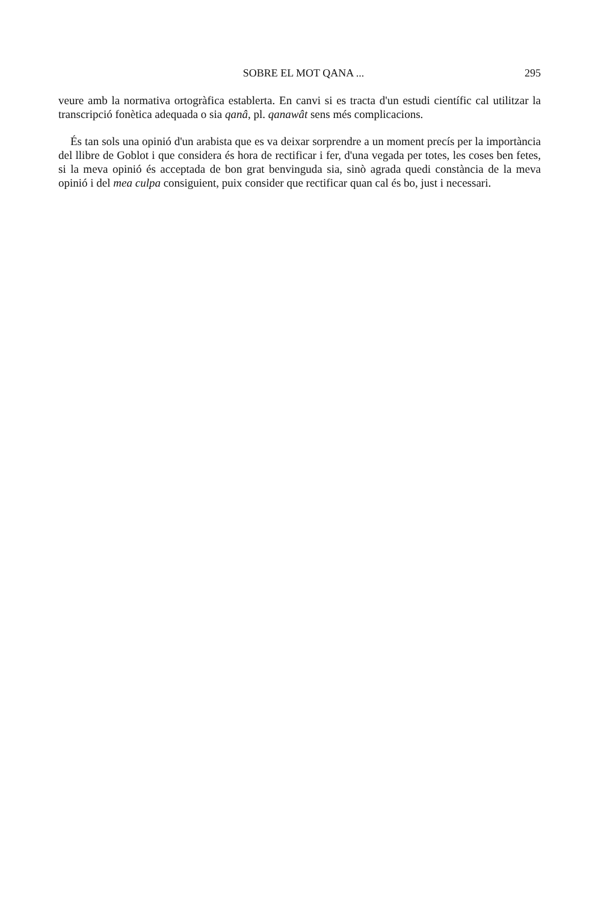SOBRE EL MOT QANA ... 295
veure amb la normativa ortogràfica establerta. En canvi si es tracta d'un estudi científic cal utilitzar la transcripció fonètica adequada o sia qanâ, pl. qanawât sens més complicacions.
És tan sols una opinió d'un arabista que es va deixar sorprendre a un moment precís per la importància del llibre de Goblot i que considera és hora de rectificar i fer, d'una vegada per totes, les coses ben fetes, si la meva opinió és acceptada de bon grat benvinguda sia, sinò agrada quedi constància de la meva opinió i del mea culpa consiguient, puix consider que rectificar quan cal és bo, just i necessari.